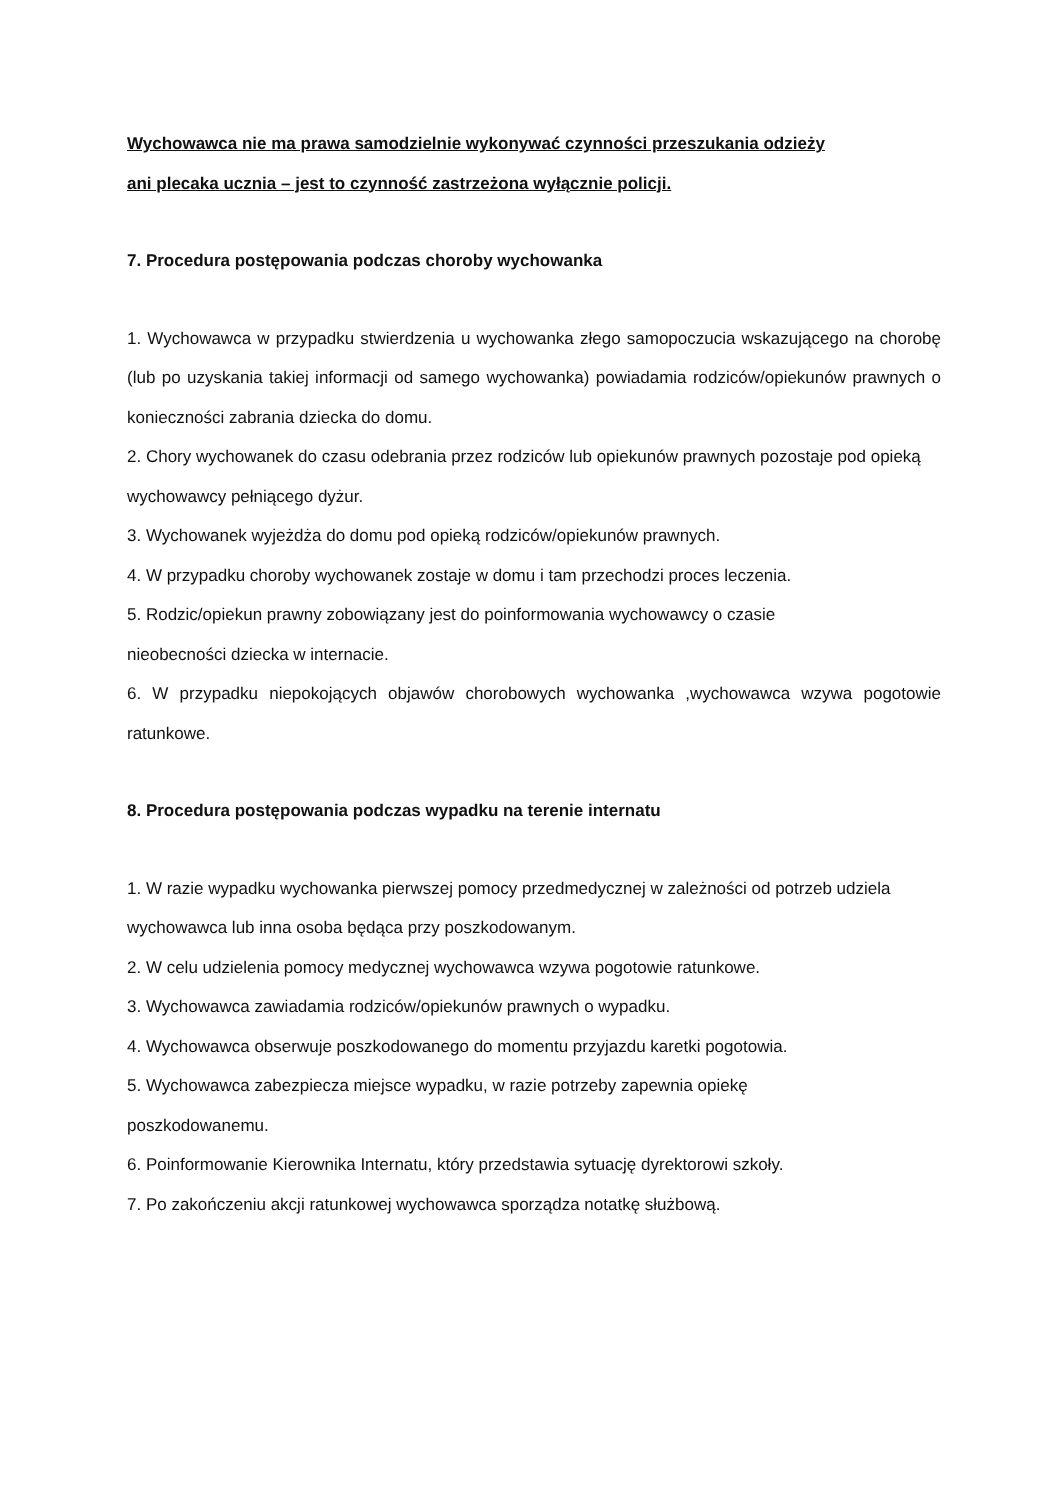Wychowawca nie ma prawa samodzielnie wykonywać czynności przeszukania odzieży
ani plecaka ucznia – jest to czynność zastrzeżona wyłącznie policji.
7. Procedura postępowania podczas choroby wychowanka
1. Wychowawca w przypadku stwierdzenia u wychowanka złego samopoczucia wskazującego na chorobę (lub po uzyskania takiej informacji od samego wychowanka) powiadamia rodziców/opiekunów prawnych o konieczności zabrania dziecka do domu.
2. Chory wychowanek do czasu odebrania przez rodziców lub opiekunów prawnych pozostaje pod opieką wychowawcy pełniącego dyżur.
3. Wychowanek wyjeżdża do domu pod opieką rodziców/opiekunów prawnych.
4. W przypadku choroby wychowanek zostaje w domu i tam przechodzi proces leczenia.
5. Rodzic/opiekun prawny zobowiązany jest do poinformowania wychowawcy o czasie
nieobecności dziecka w internacie.
6. W przypadku niepokojących objawów chorobowych wychowanka ,wychowawca wzywa pogotowie ratunkowe.
8. Procedura postępowania podczas wypadku na terenie internatu
1. W razie wypadku wychowanka pierwszej pomocy przedmedycznej w zależności od potrzeb udziela wychowawca lub inna osoba będąca przy poszkodowanym.
2. W celu udzielenia pomocy medycznej wychowawca wzywa pogotowie ratunkowe.
3. Wychowawca zawiadamia rodziców/opiekunów prawnych o wypadku.
4. Wychowawca obserwuje poszkodowanego do momentu przyjazdu karetki pogotowia.
5. Wychowawca zabezpiecza miejsce wypadku, w razie potrzeby zapewnia opiekę
poszkodowanemu.
6. Poinformowanie Kierownika Internatu, który przedstawia sytuację dyrektorowi szkoły.
7. Po zakończeniu akcji ratunkowej wychowawca sporządza notatkę służbową.